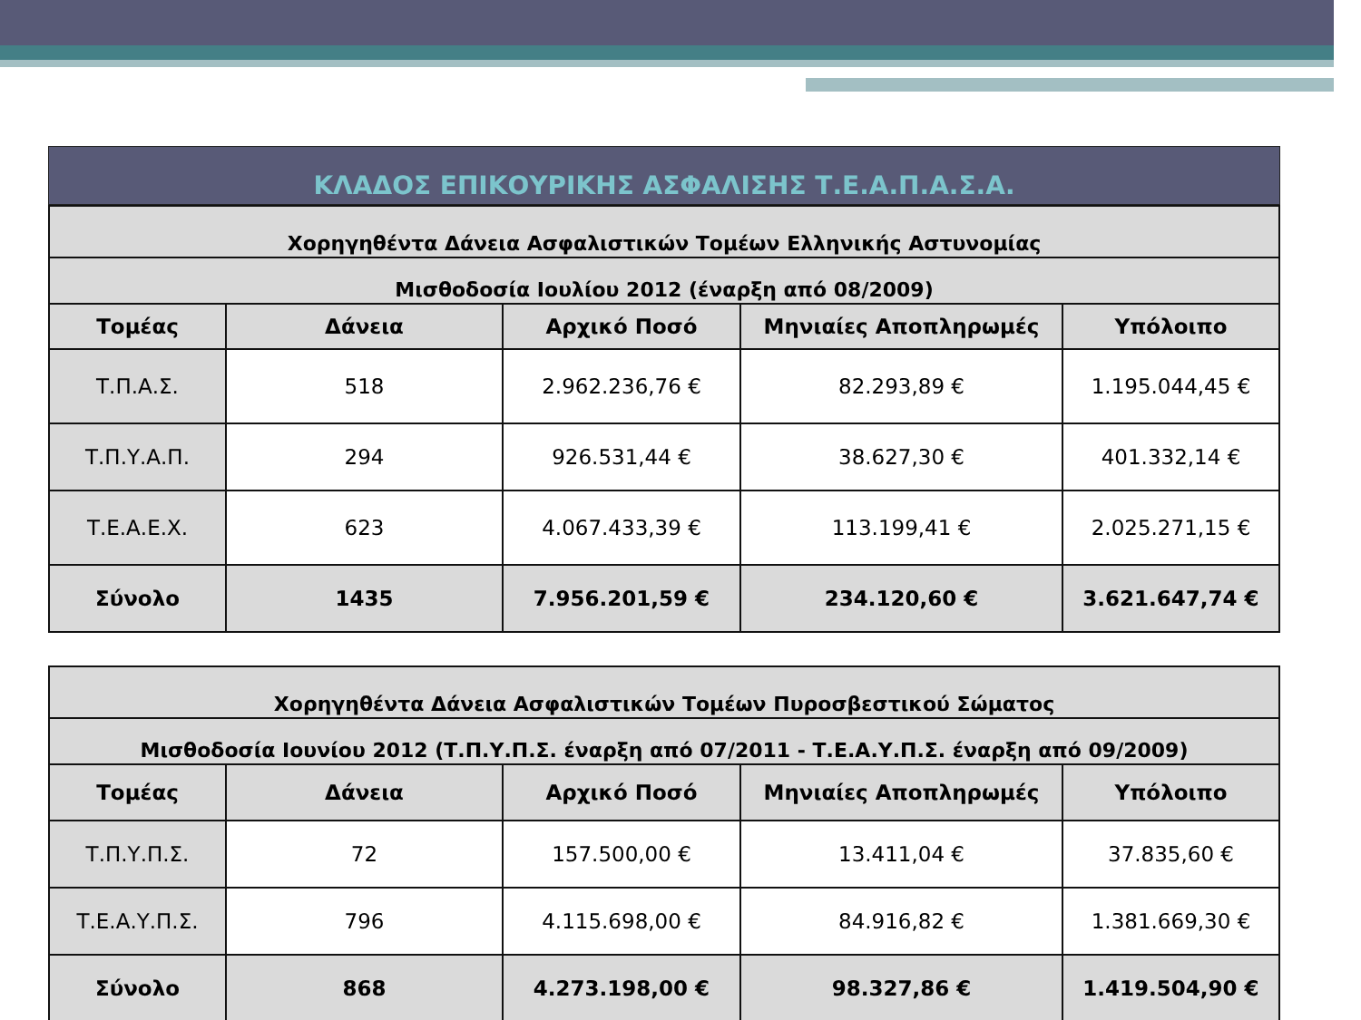ΚΛΑΔΟΣ ΕΠΙΚΟΥΡΙΚΗΣ ΑΣΦΑΛΙΣΗΣ Τ.Ε.Α.Π.Α.Σ.Α.
| Χορηγηθέντα Δάνεια Ασφαλιστικών Τομέων Ελληνικής Αστυνομίας | | | | |
| Μισθοδοσία Ιουλίου 2012 (έναρξη από 08/2009) | | | | |
| Τομέας | Δάνεια | Αρχικό Ποσό | Μηνιαίες Αποπληρωμές | Υπόλοιπο |
| Τ.Π.Α.Σ. | 518 | 2.962.236,76 € | 82.293,89 € | 1.195.044,45 € |
| Τ.Π.Υ.Α.Π. | 294 | 926.531,44 € | 38.627,30 € | 401.332,14 € |
| Τ.Ε.Α.Ε.Χ. | 623 | 4.067.433,39 € | 113.199,41 € | 2.025.271,15 € |
| Σύνολο | 1435 | 7.956.201,59 € | 234.120,60 € | 3.621.647,74 € |
| Χορηγηθέντα Δάνεια Ασφαλιστικών Τομέων Πυροσβεστικού Σώματος | | | | |
| Μισθοδοσία Ιουνίου 2012 (Τ.Π.Υ.Π.Σ. έναρξη από 07/2011 - Τ.Ε.Α.Υ.Π.Σ. έναρξη από 09/2009) | | | | |
| Τομέας | Δάνεια | Αρχικό Ποσό | Μηνιαίες Αποπληρωμές | Υπόλοιπο |
| Τ.Π.Υ.Π.Σ. | 72 | 157.500,00 € | 13.411,04 € | 37.835,60 € |
| Τ.Ε.Α.Υ.Π.Σ. | 796 | 4.115.698,00 € | 84.916,82 € | 1.381.669,30 € |
| Σύνολο | 868 | 4.273.198,00 € | 98.327,86 € | 1.419.504,90 € |